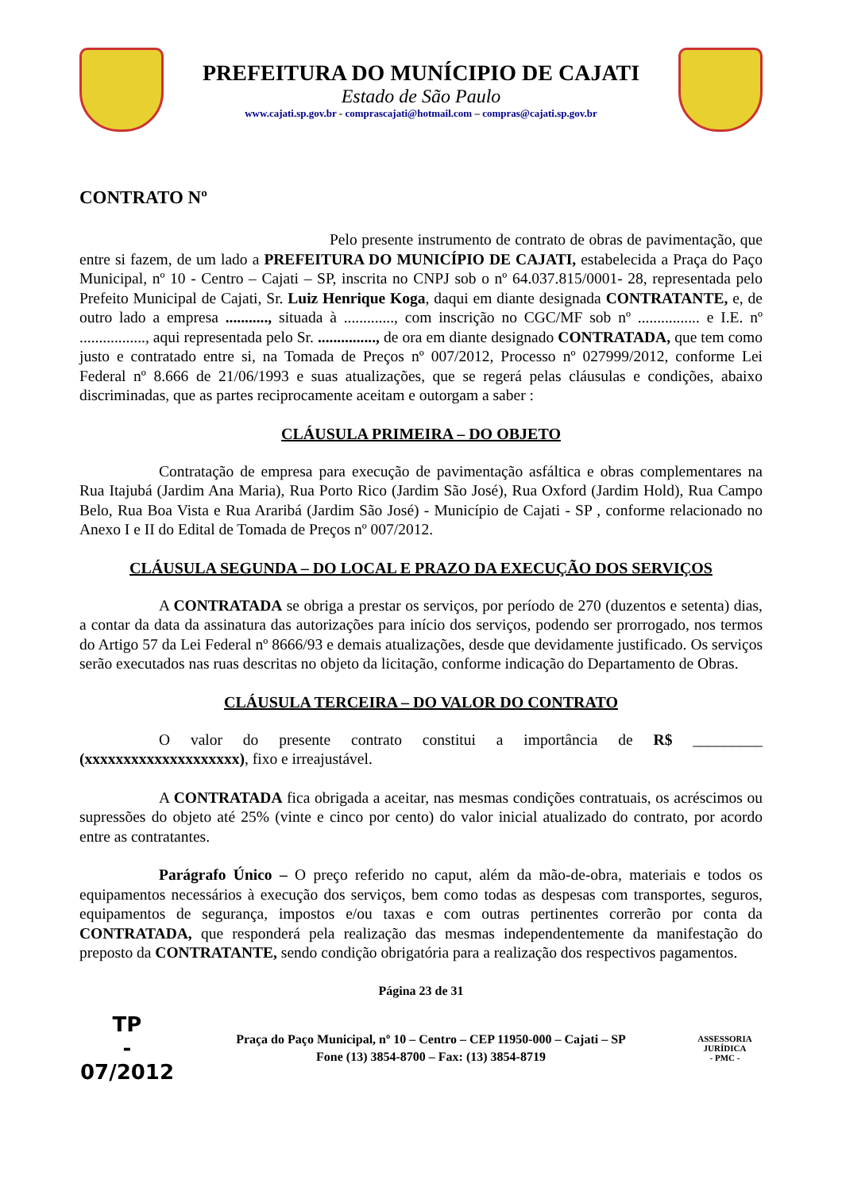PREFEITURA DO MUNÍCIPIO DE CAJATI
Estado de São Paulo
www.cajati.sp.gov.br - comprascajati@hotmail.com – compras@cajati.sp.gov.br
CONTRATO Nº
Pelo presente instrumento de contrato de obras de pavimentação, que entre si fazem, de um lado a PREFEITURA DO MUNICÍPIO DE CAJATI, estabelecida a Praça do Paço Municipal, nº 10 - Centro – Cajati – SP, inscrita no CNPJ sob o nº 64.037.815/0001- 28, representada pelo Prefeito Municipal de Cajati, Sr. Luiz Henrique Koga, daqui em diante designada CONTRATANTE, e, de outro lado a empresa ..........., situada à ............., com inscrição no CGC/MF sob nº ................ e I.E. nº ................., aqui representada pelo Sr. ..............., de ora em diante designado CONTRATADA, que tem como justo e contratado entre si, na Tomada de Preços nº 007/2012, Processo nº 027999/2012, conforme Lei Federal nº 8.666 de 21/06/1993 e suas atualizações, que se regerá pelas cláusulas e condições, abaixo discriminadas, que as partes reciprocamente aceitam e outorgam a saber :
CLÁUSULA PRIMEIRA – DO OBJETO
Contratação de empresa para execução de pavimentação asfáltica e obras complementares na Rua Itajubá (Jardim Ana Maria), Rua Porto Rico (Jardim São José), Rua Oxford (Jardim Hold), Rua Campo Belo, Rua Boa Vista e Rua Araribá (Jardim São José) - Município de Cajati - SP , conforme relacionado no Anexo I e II do Edital de Tomada de Preços nº 007/2012.
CLÁUSULA SEGUNDA – DO LOCAL E PRAZO DA EXECUÇÃO DOS SERVIÇOS
A CONTRATADA se obriga a prestar os serviços, por período de 270 (duzentos e setenta) dias, a contar da data da assinatura das autorizações para início dos serviços, podendo ser prorrogado, nos termos do Artigo 57 da Lei Federal nº 8666/93 e demais atualizações, desde que devidamente justificado. Os serviços serão executados nas ruas descritas no objeto da licitação, conforme indicação do Departamento de Obras.
CLÁUSULA TERCEIRA – DO VALOR DO CONTRATO
O valor do presente contrato constitui a importância de R$ _________ (xxxxxxxxxxxxxxxxxxxx), fixo e irreajustável.
A CONTRATADA fica obrigada a aceitar, nas mesmas condições contratuais, os acréscimos ou supressões do objeto até 25% (vinte e cinco por cento) do valor inicial atualizado do contrato, por acordo entre as contratantes.
Parágrafo Único – O preço referido no caput, além da mão-de-obra, materiais e todos os equipamentos necessários à execução dos serviços, bem como todas as despesas com transportes, seguros, equipamentos de segurança, impostos e/ou taxas e com outras pertinentes correrão por conta da CONTRATADA, que responderá pela realização das mesmas independentemente da manifestação do preposto da CONTRATANTE, sendo condição obrigatória para a realização dos respectivos pagamentos.
Página 23 de 31
TP
-
07/2012
Praça do Paço Municipal, nº 10 – Centro – CEP 11950-000 – Cajati – SP
Fone (13) 3854-8700 – Fax: (13) 3854-8719
ASSESSORIA JURÍDICA
- PMC -